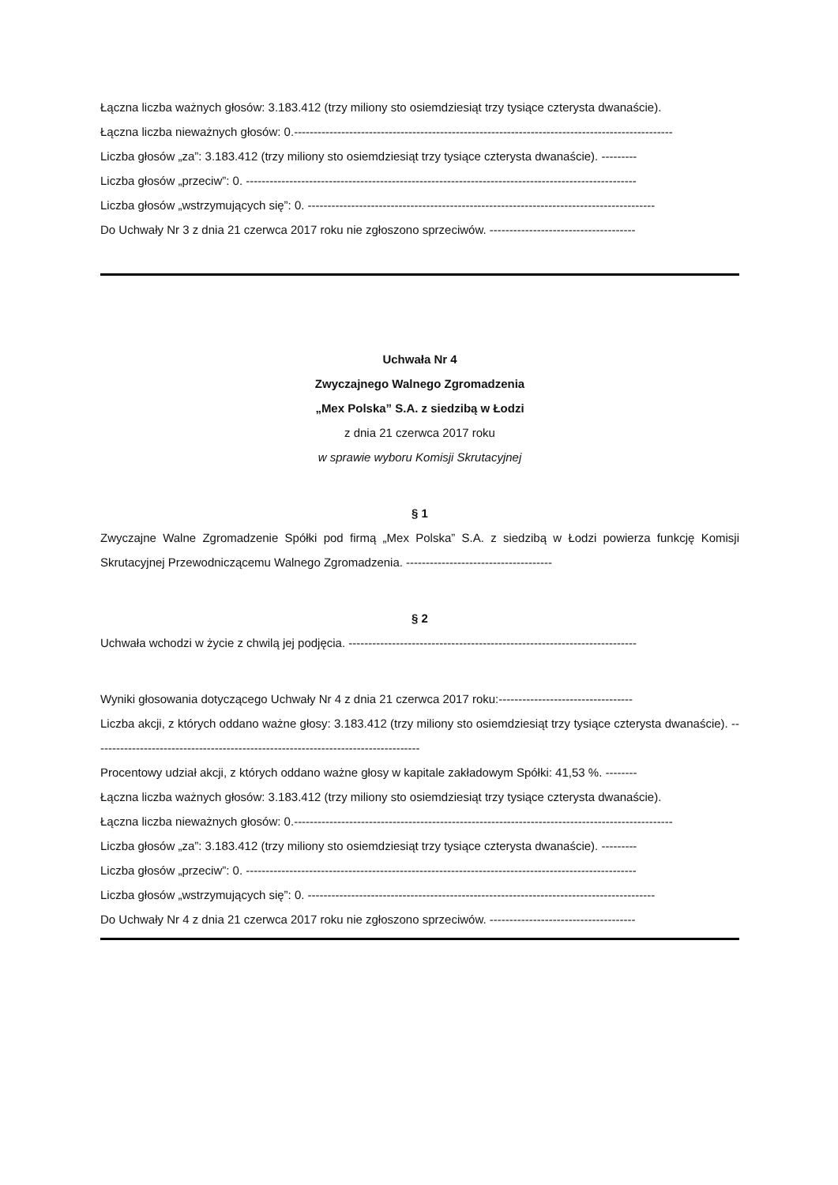Łączna liczba ważnych głosów: 3.183.412 (trzy miliony sto osiemdziesiąt trzy tysiące czterysta dwanaście).
Łączna liczba nieważnych głosów: 0.------------------------------------------------------------------------------------------------
Liczba głosów „za”: 3.183.412 (trzy miliony sto osiemdziesiąt trzy tysiące czterysta dwanaście). ---------
Liczba głosów „przeciw”: 0. ---------------------------------------------------------------------------------------------------
Liczba głosów „wstrzymujących się”: 0. ----------------------------------------------------------------------------------------
Do Uchwały Nr 3 z dnia 21 czerwca 2017 roku nie zgłoszono sprzeciwów. -------------------------------------
Uchwała Nr 4
Zwyczajnego Walnego Zgromadzenia
„Mex Polska” S.A. z siedzibą w Łodzi
z dnia 21 czerwca 2017 roku
w sprawie wyboru Komisji Skrutacyjnej
§ 1
Zwyczajne Walne Zgromadzenie Spółki pod firmą „Mex Polska” S.A. z siedzibą w Łodzi powierza funkcję Komisji Skrutacyjnej Przewodniczącemu Walnego Zgromadzenia. -------------------------------------
§ 2
Uchwała wchodzi w życie z chwilą jej podjęcia. -------------------------------------------------------------------------
Wyniki głosowania dotyczącego Uchwały Nr 4 z dnia 21 czerwca 2017 roku:----------------------------------
Liczba akcji, z których oddano ważne głosy: 3.183.412 (trzy miliony sto osiemdziesiąt trzy tysiące czterysta dwanaście). -----------------------------------------------------------------------------------
Procentowy udział akcji, z których oddano ważne głosy w kapitale zakładowym Spółki: 41,53 %. --------
Łączna liczba ważnych głosów: 3.183.412 (trzy miliony sto osiemdziesiąt trzy tysiące czterysta dwanaście).
Łączna liczba nieważnych głosów: 0.------------------------------------------------------------------------------------------------
Liczba głosów „za”: 3.183.412 (trzy miliony sto osiemdziesiąt trzy tysiące czterysta dwanaście). ---------
Liczba głosów „przeciw”: 0. ---------------------------------------------------------------------------------------------------
Liczba głosów „wstrzymujących się”: 0. ----------------------------------------------------------------------------------------
Do Uchwały Nr 4 z dnia 21 czerwca 2017 roku nie zgłoszono sprzeciwów. -------------------------------------